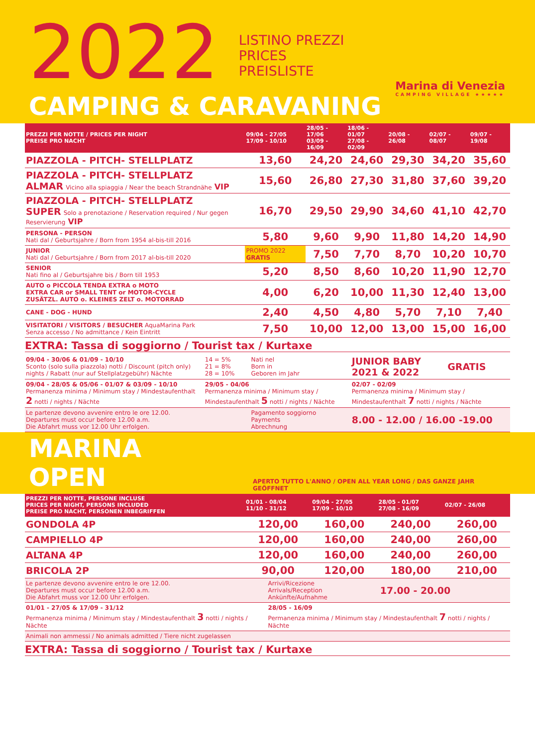2022
LISTINO PREZZI
PRICES
PREISLISTE
Marina di Venezia
CAMPING VILLAGE ★★★★★
CAMPING & CARAVANING
| PREZZI PER NOTTE / PRICES PER NIGHT PREISE PRO NACHT | 09/04 - 27/05 17/09 - 10/10 | 28/05 - 17/06 03/09 - 16/09 | 18/06 - 01/07 27/08 - 02/09 | 20/08 - 26/08 | 02/07 - 08/07 | 09/07 - 19/08 |
| --- | --- | --- | --- | --- | --- | --- |
| PIAZZOLA - PITCH- STELLPLATZ | 13,60 | 24,20 | 24,60 | 29,30 | 34,20 | 35,60 |
| PIAZZOLA - PITCH- STELLPLATZ ALMAR Vicino alla spiaggia / Near the beach Strandnähe VIP | 15,60 | 26,80 | 27,30 | 31,80 | 37,60 | 39,20 |
| PIAZZOLA - PITCH- STELLPLATZ SUPER Solo a prenotazione / Reservation required / Nur gegen Reservierung VIP | 16,70 | 29,50 | 29,90 | 34,60 | 41,10 | 42,70 |
| PERSONA - PERSON Nati dal / Geburtsjahre / Born from 1954 al-bis-till 2016 | 5,80 | 9,60 | 9,90 | 11,80 | 14,20 | 14,90 |
| JUNIOR Nati dal / Geburtsjahre / Born from 2017 al-bis-till 2020 | PROMO 2022 GRATIS | 7,50 | 7,70 | 8,70 | 10,20 | 10,70 |
| SENIOR Nati fino al / Geburtsjahre bis / Born till 1953 | 5,20 | 8,50 | 8,60 | 10,20 | 11,90 | 12,70 |
| AUTO o PICCOLA TENDA EXTRA o MOTO EXTRA CAR or SMALL TENT or MOTOR-CYCLE ZUSÄTZL. AUTO o. KLEINES ZELT o. MOTORRAD | 4,00 | 6,20 | 10,00 | 11,30 | 12,40 | 13,00 |
| CANE - DOG - HUND | 2,40 | 4,50 | 4,80 | 5,70 | 7,10 | 7,40 |
| VISITATORI / VISITORS / BESUCHER AquaMarina Park Senza accesso / No admittance / Kein Eintritt | 7,50 | 10,00 | 12,00 | 13,00 | 15,00 | 16,00 |
EXTRA: Tassa di soggiorno / Tourist tax / Kurtaxe
| 09/04 - 30/06 & 01/09 - 10/10 Sconto (solo sulla piazzola) notti / Discount (pitch only) nights / Rabatt (nur auf Stellplatzgebühr) Nächte | 14 = 5% 21 = 8% 28 = 10% | Nati nel Born in Geboren im Jahr | JUNIOR BABY 2021 & 2022 | GRATIS |
| 09/04 - 28/05 & 05/06 - 01/07 & 03/09 - 10/10 Permanenza minima / Minimum stay / Mindestaufenthalt 2 notti / nights / Nächte | 29/05 - 04/06 Permanenza minima / Minimum stay / Mindestaufenthalt 5 notti / nights / Nächte | | 02/07 - 02/09 Permanenza minima / Minimum stay / Mindestaufenthalt 7 notti / nights / Nächte | |
| Le partenze devono avvenire entro le ore 12.00. Departures must occur before 12.00 a.m. Die Abfahrt muss vor 12.00 Uhr erfolgen. | | Pagamento soggiorno Payments Abrechnung | 8.00 - 12.00 / 16.00 -19.00 | |
MARINA OPEN APERTO TUTTO L'ANNO / OPEN ALL YEAR LONG / DAS GANZE JAHR GEÖFFNET
| PREZZI PER NOTTE, PERSONE INCLUSE PRICES PER NIGHT, PERSONS INCLUDED PREISE PRO NACHT, PERSONEN INBEGRIFFEN | 01/01 - 08/04 11/10 - 31/12 | 09/04 - 27/05 17/09 - 10/10 | 28/05 - 01/07 27/08 - 16/09 | 02/07 - 26/08 |
| --- | --- | --- | --- | --- |
| GONDOLA 4P | 120,00 | 160,00 | 240,00 | 260,00 |
| CAMPIELLO 4P | 120,00 | 160,00 | 240,00 | 260,00 |
| ALTANA 4P | 120,00 | 160,00 | 240,00 | 260,00 |
| BRICOLA 2P | 90,00 | 120,00 | 180,00 | 210,00 |
| Le partenze devono avvenire entro le ore 12.00. Departures must occur before 12.00 a.m. Die Abfahrt muss vor 12.00 Uhr erfolgen. | Arrivi/Ricezione Arrivals/Reception Ankünfte/Aufnahme | 17.00 - 20.00 |
| 01/01 - 27/05 & 17/09 - 31/12 Permanenza minima / Minimum stay / Mindestaufenthalt 3 notti / nights / Nächte | 28/05 - 16/09 Permanenza minima / Minimum stay / Mindestaufenthalt 7 notti / nights / Nächte | |
| Animali non ammessi / No animals admitted / Tiere nicht zugelassen | | |
EXTRA: Tassa di soggiorno / Tourist tax / Kurtaxe